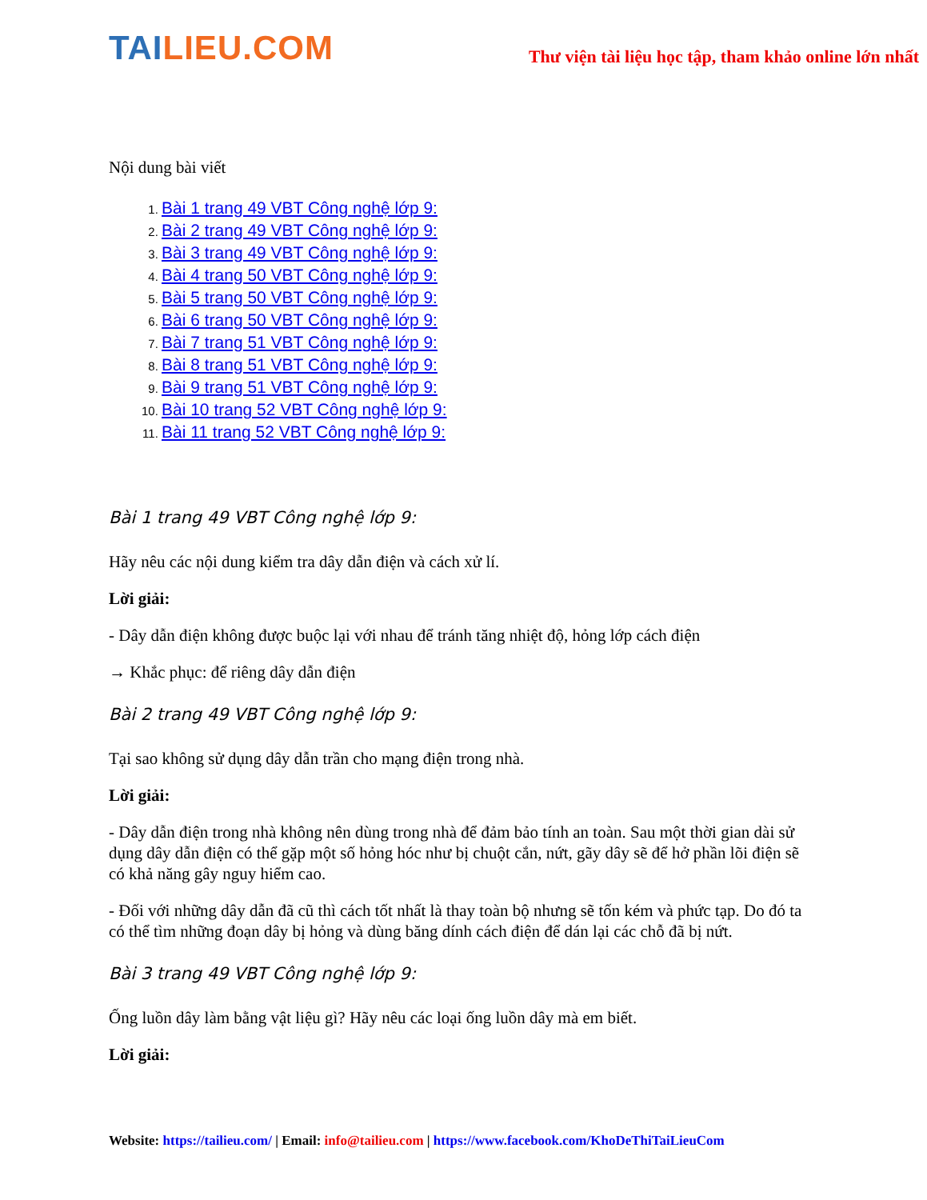TAILIEU.COM
Thư viện tài liệu học tập, tham khảo online lớn nhất
Nội dung bài viết
1. Bài 1 trang 49 VBT Công nghệ lớp 9:
2. Bài 2 trang 49 VBT Công nghệ lớp 9:
3. Bài 3 trang 49 VBT Công nghệ lớp 9:
4. Bài 4 trang 50 VBT Công nghệ lớp 9:
5. Bài 5 trang 50 VBT Công nghệ lớp 9:
6. Bài 6 trang 50 VBT Công nghệ lớp 9:
7. Bài 7 trang 51 VBT Công nghệ lớp 9:
8. Bài 8 trang 51 VBT Công nghệ lớp 9:
9. Bài 9 trang 51 VBT Công nghệ lớp 9:
10. Bài 10 trang 52 VBT Công nghệ lớp 9:
11. Bài 11 trang 52 VBT Công nghệ lớp 9:
Bài 1 trang 49 VBT Công nghệ lớp 9:
Hãy nêu các nội dung kiểm tra dây dẫn điện và cách xử lí.
Lời giải:
- Dây dẫn điện không được buộc lại với nhau để tránh tăng nhiệt độ, hỏng lớp cách điện
→ Khắc phục: để riêng dây dẫn điện
Bài 2 trang 49 VBT Công nghệ lớp 9:
Tại sao không sử dụng dây dẫn trần cho mạng điện trong nhà.
Lời giải:
- Dây dẫn điện trong nhà không nên dùng trong nhà để đảm bảo tính an toàn. Sau một thời gian dài sử dụng dây dẫn điện có thể gặp một số hỏng hóc như bị chuột cắn, nứt, gãy dây sẽ để hở phần lõi điện sẽ có khả năng gây nguy hiểm cao.
- Đối với những dây dẫn đã cũ thì cách tốt nhất là thay toàn bộ nhưng sẽ tốn kém và phức tạp. Do đó ta có thể tìm những đoạn dây bị hỏng và dùng băng dính cách điện để dán lại các chỗ đã bị nứt.
Bài 3 trang 49 VBT Công nghệ lớp 9:
Ống luồn dây làm bằng vật liệu gì? Hãy nêu các loại ống luồn dây mà em biết.
Lời giải:
Website: https://tailieu.com/ | Email: info@tailieu.com | https://www.facebook.com/KhoDeThiTaiLieuCom